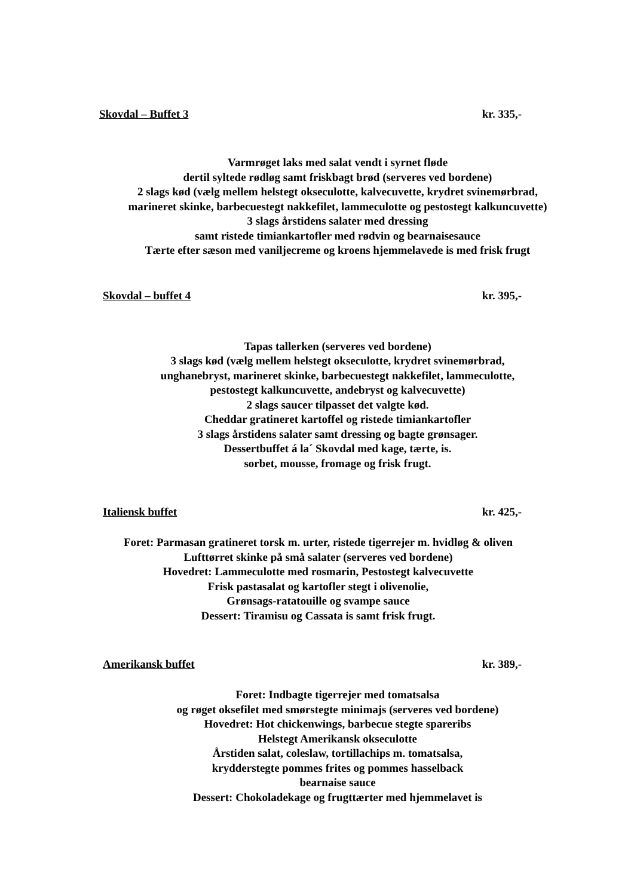Skovdal – Buffet 3 kr. 335,-
Varmrøget laks med salat vendt i syrnet fløde
dertil syltede rødløg samt friskbagt brød (serveres ved bordene)
2 slags kød (vælg mellem helstegt okseculotte, kalvecuvette, krydret svinemørbrad,
marineret skinke, barbecuestegt nakkefilet, lammeculotte og pestostegt kalkuncuvette)
3 slags årstidens salater med dressing
samt ristede timiankartofler med rødvin og bearnaisesauce
Tærte efter sæson med vaniljecreme og kroens hjemmelavede is med frisk frugt
Skovdal – buffet 4 kr. 395,-
Tapas tallerken (serveres ved bordene)
3 slags kød (vælg mellem helstegt okseculotte, krydret svinemørbrad,
unghanebryst, marineret skinke, barbecuestegt nakkefilet, lammeculotte,
pestostegt kalkuncuvette, andebryst og kalvecuvette)
2 slags saucer tilpasset det valgte kød.
Cheddar gratineret kartoffel og ristede timiankartofler
3 slags årstidens salater samt dressing og bagte grønsager.
Dessertbuffet á la´ Skovdal med kage, tærte, is.
sorbet, mousse, fromage og frisk frugt.
Italiensk buffet kr. 425,-
Foret: Parmasan gratineret torsk m. urter, ristede tigerrejer m. hvidløg & oliven
Lufttørret skinke på små salater (serveres ved bordene)
Hovedret: Lammeculotte med rosmarin, Pestostegt kalvecuvette
Frisk pastasalat og kartofler stegt i olivenolie,
Grønsags-ratatouille og svampe sauce
Dessert: Tiramisu og Cassata is samt frisk frugt.
Amerikansk buffet kr. 389,-
Foret: Indbagte tigerrejer med tomatsalsa
og røget oksefilet med smørstegte minimajs (serveres ved bordene)
Hovedret: Hot chickenwings, barbecue stegte spareribs
Helstegt Amerikansk okseculotte
Årstiden salat, coleslaw, tortillachips m. tomatsalsa,
krydderstegte pommes frites og pommes hasselback
bearnaise sauce
Dessert: Chokoladekage og frugttærter med hjemmelavet is